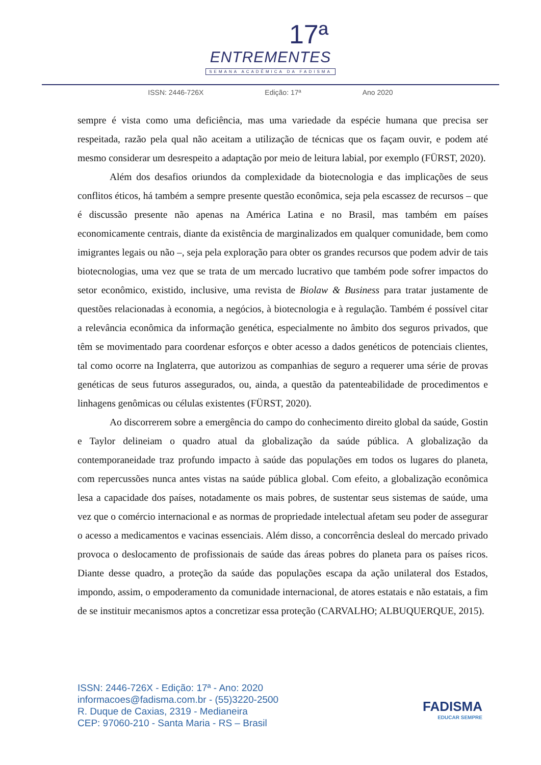17ª
ENTREMENTES
SEMANA ACADÊMICA DA FADISMA
ISSN: 2446-726X Edição: 17ª Ano 2020
sempre é vista como uma deficiência, mas uma variedade da espécie humana que precisa ser respeitada, razão pela qual não aceitam a utilização de técnicas que os façam ouvir, e podem até mesmo considerar um desrespeito a adaptação por meio de leitura labial, por exemplo (FÜRST, 2020).
Além dos desafios oriundos da complexidade da biotecnologia e das implicações de seus conflitos éticos, há também a sempre presente questão econômica, seja pela escassez de recursos – que é discussão presente não apenas na América Latina e no Brasil, mas também em países economicamente centrais, diante da existência de marginalizados em qualquer comunidade, bem como imigrantes legais ou não –, seja pela exploração para obter os grandes recursos que podem advir de tais biotecnologias, uma vez que se trata de um mercado lucrativo que também pode sofrer impactos do setor econômico, existido, inclusive, uma revista de Biolaw & Business para tratar justamente de questões relacionadas à economia, a negócios, à biotecnologia e à regulação. Também é possível citar a relevância econômica da informação genética, especialmente no âmbito dos seguros privados, que têm se movimentado para coordenar esforços e obter acesso a dados genéticos de potenciais clientes, tal como ocorre na Inglaterra, que autorizou as companhias de seguro a requerer uma série de provas genéticas de seus futuros assegurados, ou, ainda, a questão da patenteabilidade de procedimentos e linhagens genômicas ou células existentes (FÜRST, 2020).
Ao discorrerem sobre a emergência do campo do conhecimento direito global da saúde, Gostin e Taylor delineiam o quadro atual da globalização da saúde pública. A globalização da contemporaneidade traz profundo impacto à saúde das populações em todos os lugares do planeta, com repercussões nunca antes vistas na saúde pública global. Com efeito, a globalização econômica lesa a capacidade dos países, notadamente os mais pobres, de sustentar seus sistemas de saúde, uma vez que o comércio internacional e as normas de propriedade intelectual afetam seu poder de assegurar o acesso a medicamentos e vacinas essenciais. Além disso, a concorrência desleal do mercado privado provoca o deslocamento de profissionais de saúde das áreas pobres do planeta para os países ricos. Diante desse quadro, a proteção da saúde das populações escapa da ação unilateral dos Estados, impondo, assim, o empoderamento da comunidade internacional, de atores estatais e não estatais, a fim de se instituir mecanismos aptos a concretizar essa proteção (CARVALHO; ALBUQUERQUE, 2015).
ISSN: 2446-726X - Edição: 17ª - Ano: 2020
informacoes@fadisma.com.br - (55)3220-2500
R. Duque de Caxias, 2319 - Medianeira
CEP: 97060-210 - Santa Maria - RS – Brasil
FADISMA
EDUCAR SEMPRE